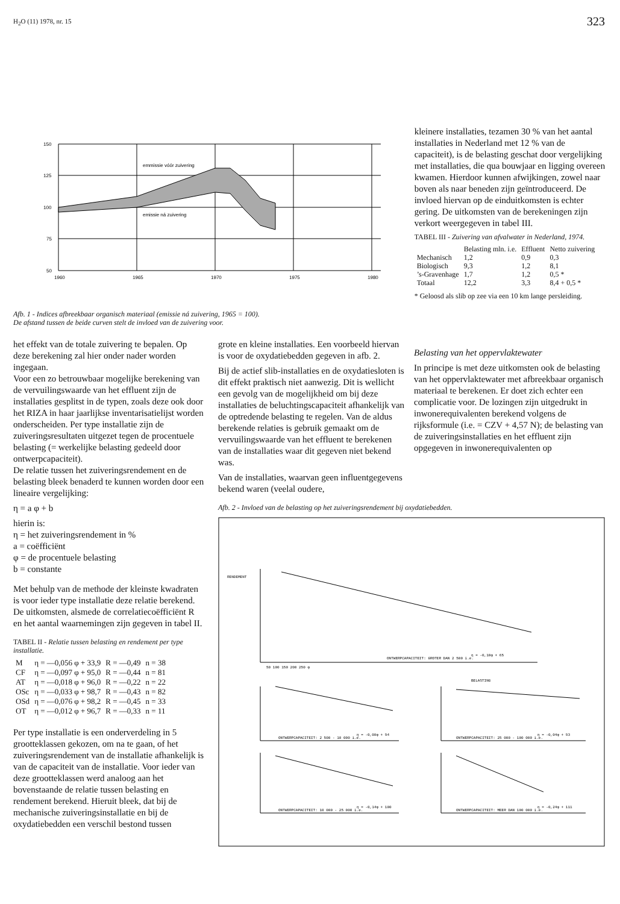H<sub>2</sub>O (11) 1978, nr. 15 323
150
125
100
75
50
1960
1965
1970
1975
1980
emmissie vóór zuivering
emissie ná zuivering
Afb. 1 - Indices afbreekbaar organisch materiaal (emissie ná zuivering, 1965 = 100).
De afstand tussen de beide curven stelt de invloed van de zuivering voor.
kleinere installaties, tezamen 30 % van het aantal installaties in Nederland met 12 % van de capaciteit), is de belasting geschat door vergelijking met installaties, die qua bouwjaar en ligging overeen kwamen. Hierdoor kunnen afwijkingen, zowel naar boven als naar beneden zijn geïntroduceerd. De invloed hiervan op de einduitkomsten is echter gering. De uitkomsten van de berekeningen zijn verkort weergegeven in tabel III.
TABEL III - Zuivering van afvalwater in Nederland, 1974.
| | Belasting mln. i.e. | Effluent | Netto zuivering |
| --- | --- | --- | --- |
| Mechanisch | 1,2 | 0,9 | 0,3 |
| Biologisch | 9,3 | 1,2 | 8,1 |
| ’s-Gravenhage | 1,7 | 1,2 | 0,5 * |
| Totaal | 12,2 | 3,3 | 8,4 + 0,5 * |
* Geloosd als slib op zee via een 10 km lange persleiding.
het effekt van de totale zuivering te bepalen. Op deze berekening zal hier onder nader worden ingegaan.
Voor een zo betrouwbaar mogelijke berekening van de vervuilingswaarde van het effluent zijn de installaties gesplitst in de typen, zoals deze ook door het RIZA in haar jaarlijkse inventarisatielijst worden onderscheiden. Per type installatie zijn de zuiveringsresultaten uitgezet tegen de procentuele belasting (= werkelijke belasting gedeeld door ontwerpcapaciteit).
De relatie tussen het zuiveringsrendement en de belasting bleek benaderd te kunnen worden door een lineaire vergelijking:
η = a φ + b
hierin is:
η = het zuiveringsrendement in %
a = coëfficiënt
φ = de procentuele belasting
b = constante
Met behulp van de methode der kleinste kwadraten is voor ieder type installatie deze relatie berekend. De uitkomsten, alsmede de correlatiecoëfficiënt R en het aantal waarnemingen zijn gegeven in tabel II.
TABEL II - Relatie tussen belasting en rendement per type installatie.
| M | η = —0,056 φ + 33,9 | R = —0,49 | n = 38 |
| CF | η = —0,097 φ + 95,0 | R = —0,44 | n = 81 |
| AT | η = —0,018 φ + 96,0 | R = —0,22 | n = 22 |
| OSc | η = —0,033 φ + 98,7 | R = —0,43 | n = 82 |
| OSd | η = —0,076 φ + 98,2 | R = —0,45 | n = 33 |
| OT | η = —0,012 φ + 96,7 | R = —0,33 | n = 11 |
Per type installatie is een onderverdeling in 5 grootteklassen gekozen, om na te gaan, of het zuiveringsrendement van de installatie afhankelijk is van de capaciteit van de installatie. Voor ieder van deze grootteklassen werd analoog aan het bovenstaande de relatie tussen belasting en rendement berekend. Hieruit bleek, dat bij de mechanische zuiveringsinstallatie en bij de oxydatiebedden een verschil bestond tussen
grote en kleine installaties. Een voorbeeld hiervan is voor de oxydatiebedden gegeven in afb. 2.
Bij de actief slib-installaties en de oxydatiesloten is dit effekt praktisch niet aanwezig. Dit is wellicht een gevolg van de mogelijkheid om bij deze installaties de beluchtingscapaciteit afhankelijk van de optredende belasting te regelen. Van de aldus berekende relaties is gebruik gemaakt om de vervuilingswaarde van het effluent te berekenen van de installaties waar dit gegeven niet bekend was.
Van de installaties, waarvan geen influentgegevens bekend waren (veelal oudere,
Belasting van het oppervlaktewater
In principe is met deze uitkomsten ook de belasting van het oppervlaktewater met afbreekbaar organisch materiaal te berekenen. Er doet zich echter een complicatie voor. De lozingen zijn uitgedrukt in inwonerequivalenten berekend volgens de rijksformule (i.e. = CZV + 4,57 N); de belasting van de zuiveringsinstallaties en het effluent zijn opgegeven in inwonerequivalenten op
Afb. 2 - Invloed van de belasting op het zuiveringsrendement bij oxydatiebedden.
RENDEMENT
η = -0,10φ + 65
ONTWERPCAPACITEIT: GROTER DAN 2 500 i.e.
BELASTING
η = -0,08φ + 94
ONTWERPCAPACITEIT: 2 500 - 10 000 i.e.
η = -0,04φ + 93
ONTWERPCAPACITEIT: 25 000 - 100 000 i.e.
η = -0,14φ + 100
ONTWERPCAPACITEIT: 10 000 - 25 000 i.e.
η = -0,24φ + 111
ONTWERPCAPACITEIT: MEER DAN 100 000 i.e.
50 100 150 200 250 φ